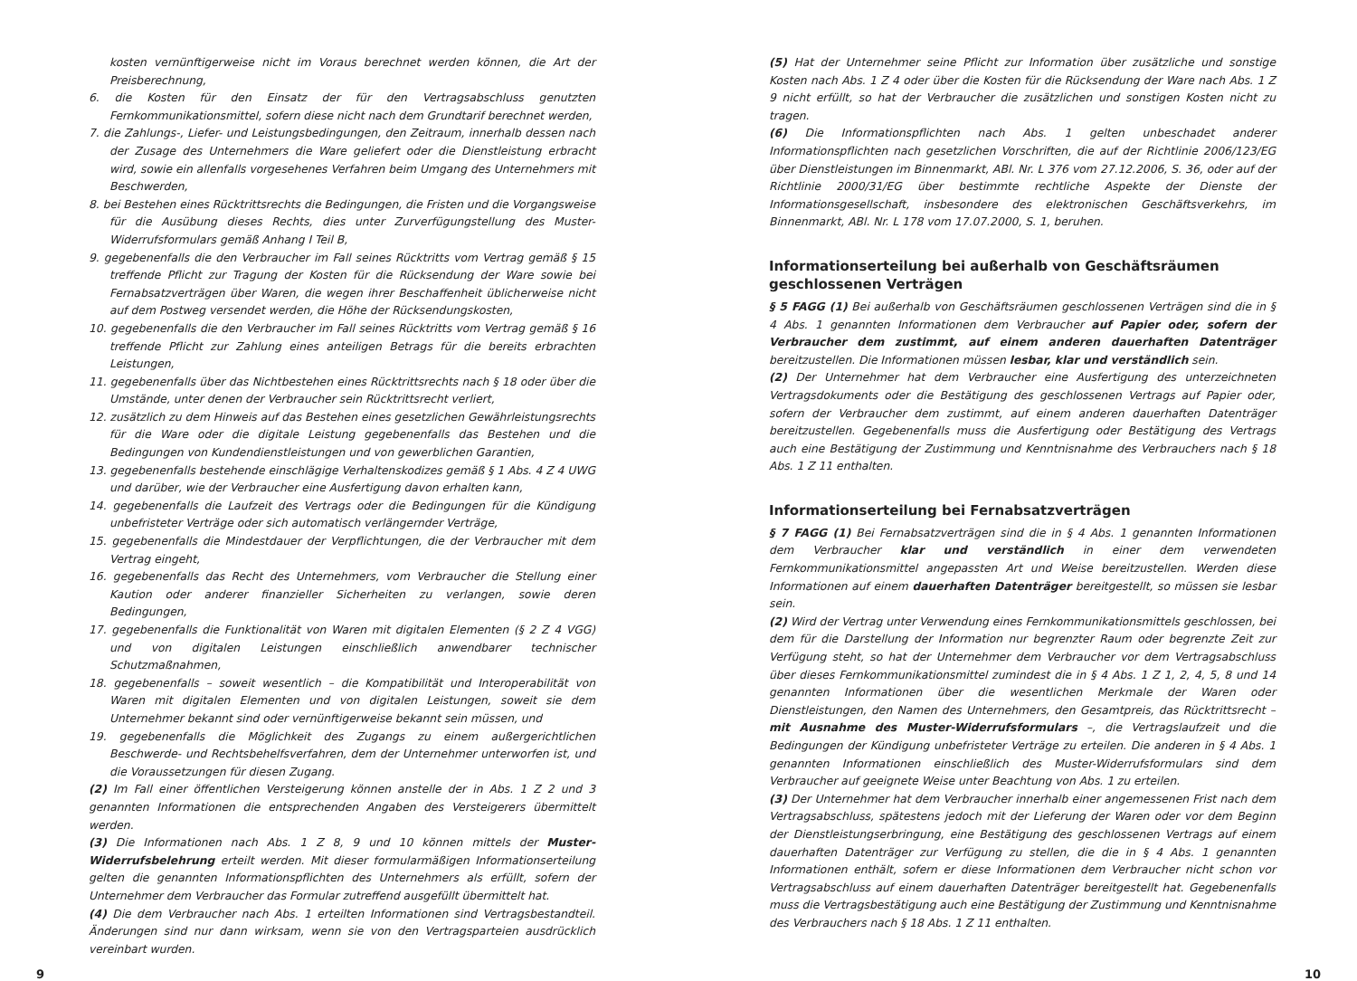kosten vernünftigerweise nicht im Voraus berechnet werden können, die Art der Preisberechnung,
6. die Kosten für den Einsatz der für den Vertragsabschluss genutzten Fernkommunikationsmittel, sofern diese nicht nach dem Grundtarif berechnet werden,
7. die Zahlungs-, Liefer- und Leistungsbedingungen, den Zeitraum, innerhalb dessen nach der Zusage des Unternehmers die Ware geliefert oder die Dienstleistung erbracht wird, sowie ein allenfalls vorgesehenes Verfahren beim Umgang des Unternehmers mit Beschwerden,
8. bei Bestehen eines Rücktrittsrechts die Bedingungen, die Fristen und die Vorgangsweise für die Ausübung dieses Rechts, dies unter Zurverfügungstellung des Muster-Widerrufsformulars gemäß Anhang I Teil B,
9. gegebenenfalls die den Verbraucher im Fall seines Rücktritts vom Vertrag gemäß § 15 treffende Pflicht zur Tragung der Kosten für die Rücksendung der Ware sowie bei Fernabsatzverträgen über Waren, die wegen ihrer Beschaffenheit üblicherweise nicht auf dem Postweg versendet werden, die Höhe der Rücksendungskosten,
10. gegebenenfalls die den Verbraucher im Fall seines Rücktritts vom Vertrag gemäß § 16 treffende Pflicht zur Zahlung eines anteiligen Betrags für die bereits erbrachten Leistungen,
11. gegebenenfalls über das Nichtbestehen eines Rücktrittsrechts nach § 18 oder über die Umstände, unter denen der Verbraucher sein Rücktrittsrecht verliert,
12. zusätzlich zu dem Hinweis auf das Bestehen eines gesetzlichen Gewährleistungsrechts für die Ware oder die digitale Leistung gegebenenfalls das Bestehen und die Bedingungen von Kundendienstleistungen und von gewerblichen Garantien,
13. gegebenenfalls bestehende einschlägige Verhaltenskodizes gemäß § 1 Abs. 4 Z 4 UWG und darüber, wie der Verbraucher eine Ausfertigung davon erhalten kann,
14. gegebenenfalls die Laufzeit des Vertrags oder die Bedingungen für die Kündigung unbefristeter Verträge oder sich automatisch verlängernder Verträge,
15. gegebenenfalls die Mindestdauer der Verpflichtungen, die der Verbraucher mit dem Vertrag eingeht,
16. gegebenenfalls das Recht des Unternehmers, vom Verbraucher die Stellung einer Kaution oder anderer finanzieller Sicherheiten zu verlangen, sowie deren Bedingungen,
17. gegebenenfalls die Funktionalität von Waren mit digitalen Elementen (§ 2 Z 4 VGG) und von digitalen Leistungen einschließlich anwendbarer technischer Schutzmaßnahmen,
18. gegebenenfalls – soweit wesentlich – die Kompatibilität und Interoperabilität von Waren mit digitalen Elementen und von digitalen Leistungen, soweit sie dem Unternehmer bekannt sind oder vernünftigerweise bekannt sein müssen, und
19. gegebenenfalls die Möglichkeit des Zugangs zu einem außergerichtlichen Beschwerde- und Rechtsbehelfsverfahren, dem der Unternehmer unterworfen ist, und die Voraussetzungen für diesen Zugang.
(2) Im Fall einer öffentlichen Versteigerung können anstelle der in Abs. 1 Z 2 und 3 genannten Informationen die entsprechenden Angaben des Versteigerers übermittelt werden.
(3) Die Informationen nach Abs. 1 Z 8, 9 und 10 können mittels der Muster-Widerrufsbelehrung erteilt werden. Mit dieser formularmäßigen Informationserteilung gelten die genannten Informationspflichten des Unternehmers als erfüllt, sofern der Unternehmer dem Verbraucher das Formular zutreffend ausgefüllt übermittelt hat.
(4) Die dem Verbraucher nach Abs. 1 erteilten Informationen sind Vertragsbestandteil. Änderungen sind nur dann wirksam, wenn sie von den Vertragsparteien ausdrücklich vereinbart wurden.
(5) Hat der Unternehmer seine Pflicht zur Information über zusätzliche und sonstige Kosten nach Abs. 1 Z 4 oder über die Kosten für die Rücksendung der Ware nach Abs. 1 Z 9 nicht erfüllt, so hat der Verbraucher die zusätzlichen und sonstigen Kosten nicht zu tragen.
(6) Die Informationspflichten nach Abs. 1 gelten unbeschadet anderer Informationspflichten nach gesetzlichen Vorschriften, die auf der Richtlinie 2006/123/EG über Dienstleistungen im Binnenmarkt, ABl. Nr. L 376 vom 27.12.2006, S. 36, oder auf der Richtlinie 2000/31/EG über bestimmte rechtliche Aspekte der Dienste der Informationsgesellschaft, insbesondere des elektronischen Geschäftsverkehrs, im Binnenmarkt, ABl. Nr. L 178 vom 17.07.2000, S. 1, beruhen.
Informationserteilung bei außerhalb von Geschäftsräumen geschlossenen Verträgen
§ 5 FAGG (1) Bei außerhalb von Geschäftsräumen geschlossenen Verträgen sind die in § 4 Abs. 1 genannten Informationen dem Verbraucher auf Papier oder, sofern der Verbraucher dem zustimmt, auf einem anderen dauerhaften Datenträger bereitzustellen. Die Informationen müssen lesbar, klar und verständlich sein.
(2) Der Unternehmer hat dem Verbraucher eine Ausfertigung des unterzeichneten Vertragsdokuments oder die Bestätigung des geschlossenen Vertrags auf Papier oder, sofern der Verbraucher dem zustimmt, auf einem anderen dauerhaften Datenträger bereitzustellen. Gegebenenfalls muss die Ausfertigung oder Bestätigung des Vertrags auch eine Bestätigung der Zustimmung und Kenntnisnahme des Verbrauchers nach § 18 Abs. 1 Z 11 enthalten.
Informationserteilung bei Fernabsatzverträgen
§ 7 FAGG (1) Bei Fernabsatzverträgen sind die in § 4 Abs. 1 genannten Informationen dem Verbraucher klar und verständlich in einer dem verwendeten Fernkommunikationsmittel angepassten Art und Weise bereitzustellen. Werden diese Informationen auf einem dauerhaften Datenträger bereitgestellt, so müssen sie lesbar sein.
(2) Wird der Vertrag unter Verwendung eines Fernkommunikationsmittels geschlossen, bei dem für die Darstellung der Information nur begrenzter Raum oder begrenzte Zeit zur Verfügung steht, so hat der Unternehmer dem Verbraucher vor dem Vertragsabschluss über dieses Fernkommunikationsmittel zumindest die in § 4 Abs. 1 Z 1, 2, 4, 5, 8 und 14 genannten Informationen über die wesentlichen Merkmale der Waren oder Dienstleistungen, den Namen des Unternehmers, den Gesamtpreis, das Rücktrittsrecht – mit Ausnahme des Muster-Widerrufsformulars –, die Vertragslaufzeit und die Bedingungen der Kündigung unbefristeter Verträge zu erteilen. Die anderen in § 4 Abs. 1 genannten Informationen einschließlich des Muster-Widerrufsformulars sind dem Verbraucher auf geeignete Weise unter Beachtung von Abs. 1 zu erteilen.
(3) Der Unternehmer hat dem Verbraucher innerhalb einer angemessenen Frist nach dem Vertragsabschluss, spätestens jedoch mit der Lieferung der Waren oder vor dem Beginn der Dienstleistungserbringung, eine Bestätigung des geschlossenen Vertrags auf einem dauerhaften Datenträger zur Verfügung zu stellen, die die in § 4 Abs. 1 genannten Informationen enthält, sofern er diese Informationen dem Verbraucher nicht schon vor Vertragsabschluss auf einem dauerhaften Datenträger bereitgestellt hat. Gegebenenfalls muss die Vertragsbestätigung auch eine Bestätigung der Zustimmung und Kenntnisnahme des Verbrauchers nach § 18 Abs. 1 Z 11 enthalten.
9 10